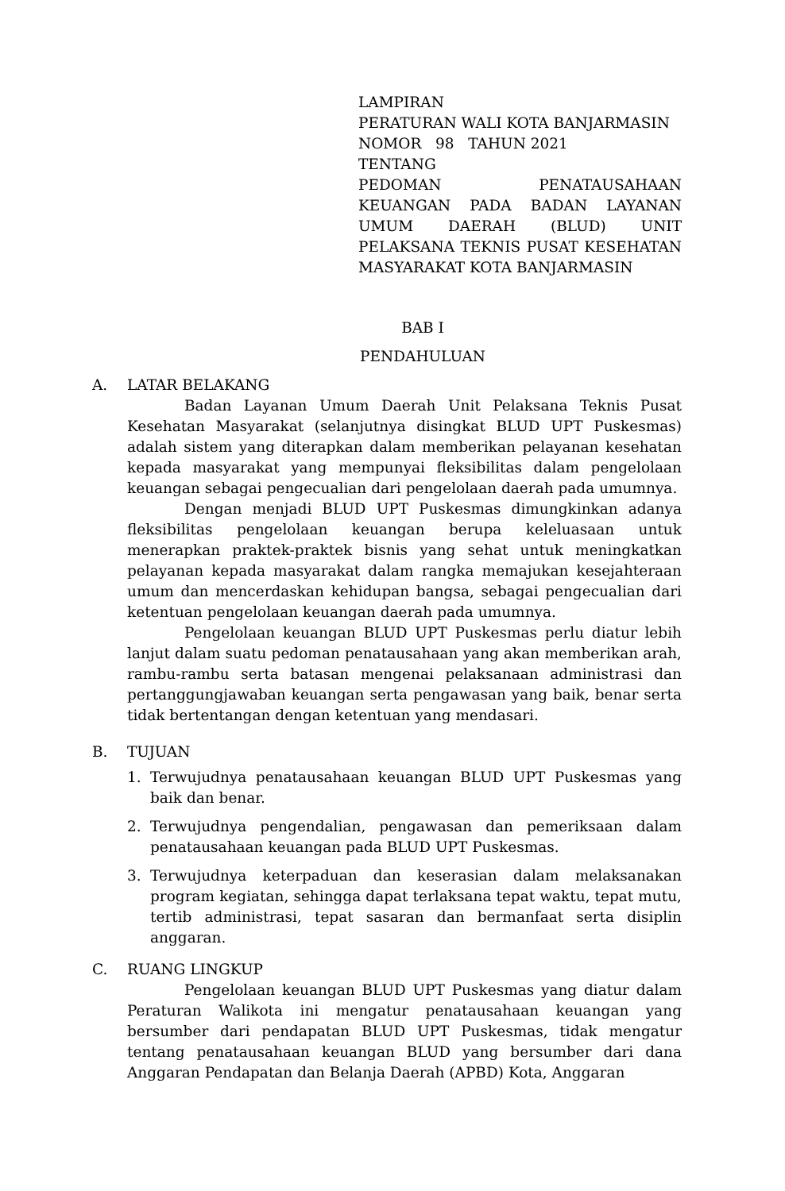LAMPIRAN
PERATURAN WALI KOTA BANJARMASIN
NOMOR 98 TAHUN 2021
TENTANG
PEDOMAN PENATAUSAHAAN KEUANGAN PADA BADAN LAYANAN UMUM DAERAH (BLUD) UNIT PELAKSANA TEKNIS PUSAT KESEHATAN MASYARAKAT KOTA BANJARMASIN
BAB I
PENDAHULUAN
A. LATAR BELAKANG
Badan Layanan Umum Daerah Unit Pelaksana Teknis Pusat Kesehatan Masyarakat (selanjutnya disingkat BLUD UPT Puskesmas) adalah sistem yang diterapkan dalam memberikan pelayanan kesehatan kepada masyarakat yang mempunyai fleksibilitas dalam pengelolaan keuangan sebagai pengecualian dari pengelolaan daerah pada umumnya.
Dengan menjadi BLUD UPT Puskesmas dimungkinkan adanya fleksibilitas pengelolaan keuangan berupa keleluasaan untuk menerapkan praktek-praktek bisnis yang sehat untuk meningkatkan pelayanan kepada masyarakat dalam rangka memajukan kesejahteraan umum dan mencerdaskan kehidupan bangsa, sebagai pengecualian dari ketentuan pengelolaan keuangan daerah pada umumnya.
Pengelolaan keuangan BLUD UPT Puskesmas perlu diatur lebih lanjut dalam suatu pedoman penatausahaan yang akan memberikan arah, rambu-rambu serta batasan mengenai pelaksanaan administrasi dan pertanggungjawaban keuangan serta pengawasan yang baik, benar serta tidak bertentangan dengan ketentuan yang mendasari.
B. TUJUAN
1. Terwujudnya penatausahaan keuangan BLUD UPT Puskesmas yang baik dan benar.
2. Terwujudnya pengendalian, pengawasan dan pemeriksaan dalam penatausahaan keuangan pada BLUD UPT Puskesmas.
3. Terwujudnya keterpaduan dan keserasian dalam melaksanakan program kegiatan, sehingga dapat terlaksana tepat waktu, tepat mutu, tertib administrasi, tepat sasaran dan bermanfaat serta disiplin anggaran.
C. RUANG LINGKUP
Pengelolaan keuangan BLUD UPT Puskesmas yang diatur dalam Peraturan Walikota ini mengatur penatausahaan keuangan yang bersumber dari pendapatan BLUD UPT Puskesmas, tidak mengatur tentang penatausahaan keuangan BLUD yang bersumber dari dana Anggaran Pendapatan dan Belanja Daerah (APBD) Kota, Anggaran